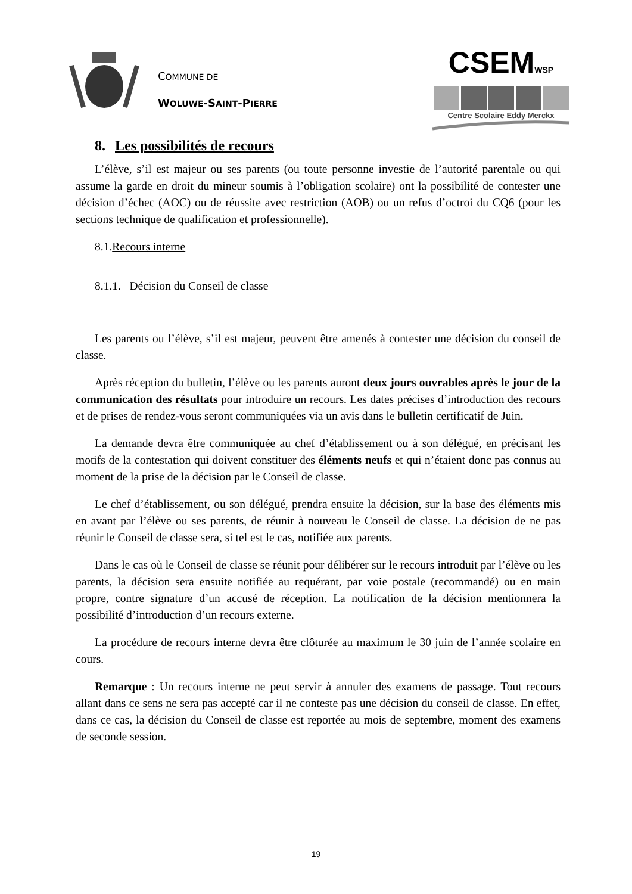COMMUNE DE
WOLUWE-SAINT-PIERRE
CSEMWSP
Centre Scolaire Eddy Merckx
8. Les possibilités de recours
L’élève, s’il est majeur ou ses parents (ou toute personne investie de l’autorité parentale ou qui assume la garde en droit du mineur soumis à l’obligation scolaire) ont la possibilité de contester une décision d’échec (AOC) ou de réussite avec restriction (AOB) ou un refus d’octroi du CQ6 (pour les sections technique de qualification et professionnelle).
8.1.Recours interne
8.1.1. Décision du Conseil de classe
Les parents ou l’élève, s’il est majeur, peuvent être amenés à contester une décision du conseil de classe.
Après réception du bulletin, l’élève ou les parents auront deux jours ouvrables après le jour de la communication des résultats pour introduire un recours. Les dates précises d’introduction des recours et de prises de rendez-vous seront communiquées via un avis dans le bulletin certificatif de Juin.
La demande devra être communiquée au chef d’établissement ou à son délégué, en précisant les motifs de la contestation qui doivent constituer des éléments neufs et qui n’étaient donc pas connus au moment de la prise de la décision par le Conseil de classe.
Le chef d’établissement, ou son délégué, prendra ensuite la décision, sur la base des éléments mis en avant par l’élève ou ses parents, de réunir à nouveau le Conseil de classe. La décision de ne pas réunir le Conseil de classe sera, si tel est le cas, notifiée aux parents.
Dans le cas où le Conseil de classe se réunit pour délibérer sur le recours introduit par l’élève ou les parents, la décision sera ensuite notifiée au requérant, par voie postale (recommandé) ou en main propre, contre signature d’un accusé de réception. La notification de la décision mentionnera la possibilité d’introduction d’un recours externe.
La procédure de recours interne devra être clôturée au maximum le 30 juin de l’année scolaire en cours.
Remarque : Un recours interne ne peut servir à annuler des examens de passage. Tout recours allant dans ce sens ne sera pas accepté car il ne conteste pas une décision du conseil de classe. En effet, dans ce cas, la décision du Conseil de classe est reportée au mois de septembre, moment des examens de seconde session.
19